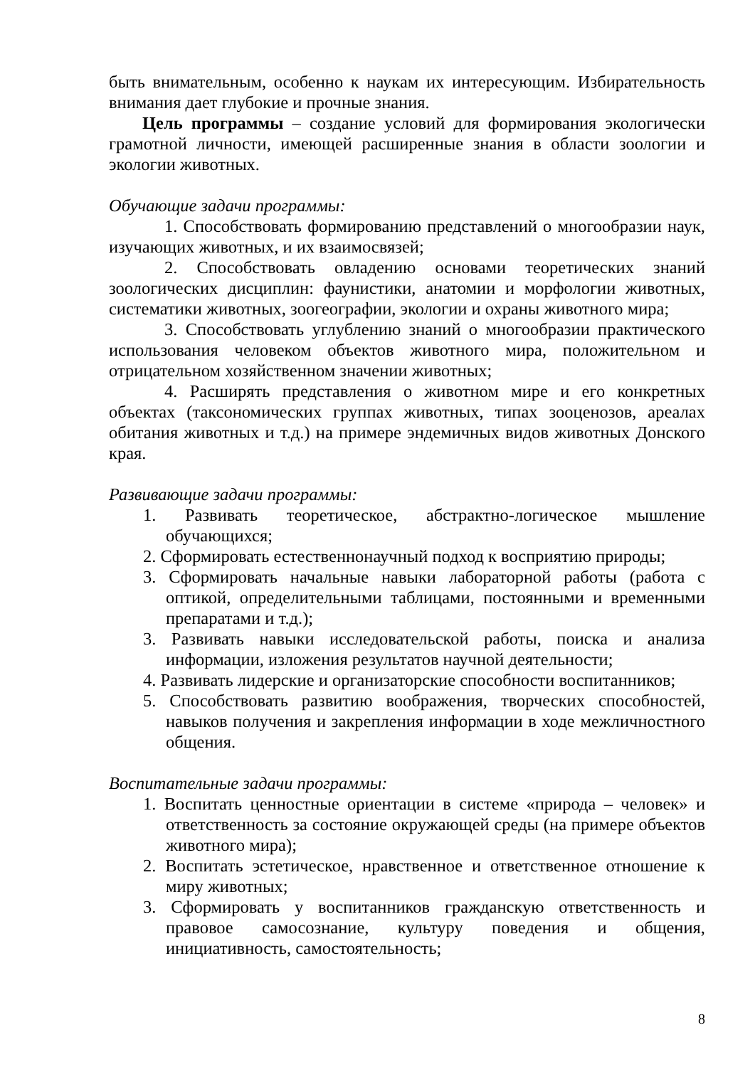быть внимательным, особенно к наукам их интересующим. Избирательность внимания дает глубокие и прочные знания.
Цель программы – создание условий для формирования экологически грамотной личности, имеющей расширенные знания в области зоологии и экологии животных.
Обучающие задачи программы:
1. Способствовать формированию представлений о многообразии наук, изучающих животных, и их взаимосвязей;
2. Способствовать овладению основами теоретических знаний зоологических дисциплин: фаунистики, анатомии и морфологии животных, систематики животных, зоогеографии, экологии и охраны животного мира;
3. Способствовать углублению знаний о многообразии практического использования человеком объектов животного мира, положительном и отрицательном хозяйственном значении животных;
4. Расширять представления о животном мире и его конкретных объектах (таксономических группах животных, типах зооценозов, ареалах обитания животных и т.д.) на примере эндемичных видов животных Донского края.
Развивающие задачи программы:
1. Развивать теоретическое, абстрактно-логическое мышление обучающихся;
2. Сформировать естественнонаучный подход к восприятию природы;
3. Сформировать начальные навыки лабораторной работы (работа с оптикой, определительными таблицами, постоянными и временными препаратами и т.д.);
3. Развивать навыки исследовательской работы, поиска и анализа информации, изложения результатов научной деятельности;
4. Развивать лидерские и организаторские способности воспитанников;
5. Способствовать развитию воображения, творческих способностей, навыков получения и закрепления информации в ходе межличностного общения.
Воспитательные задачи программы:
1. Воспитать ценностные ориентации в системе «природа – человек» и ответственность за состояние окружающей среды (на примере объектов животного мира);
2. Воспитать эстетическое, нравственное и ответственное отношение к миру животных;
3. Сформировать у воспитанников гражданскую ответственность и правовое самосознание, культуру поведения и общения, инициативность, самостоятельность;
8